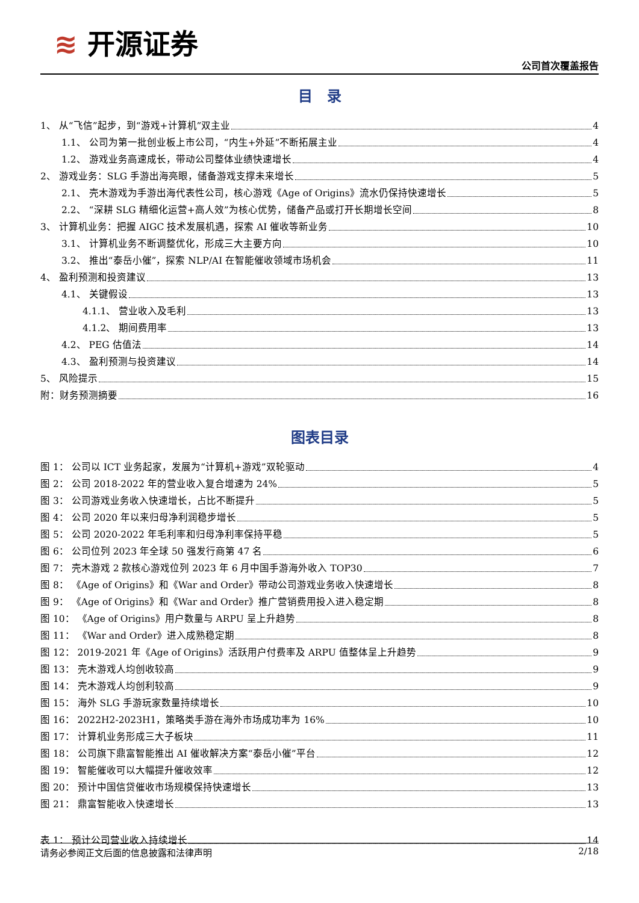≋ 开源证券
公司首次覆盖报告
目　录
1、 从“飞信”起步，到“游戏+计算机”双主业 4
1.1、 公司为第一批创业板上市公司，“内生+外延”不断拓展主业 4
1.2、 游戏业务高速成长，带动公司整体业绩快速增长 4
2、 游戏业务：SLG 手游出海亮眼，储备游戏支撑未来增长 5
2.1、 壳木游戏为手游出海代表性公司，核心游戏《Age of Origins》流水仍保持快速增长 5
2.2、 “深耕 SLG 精细化运营+高人效”为核心优势，储备产品或打开长期增长空间 8
3、 计算机业务：把握 AIGC 技术发展机遇，探索 AI 催收等新业务 10
3.1、 计算机业务不断调整优化，形成三大主要方向 10
3.2、 推出“泰岳小催”，探索 NLP/AI 在智能催收领域市场机会 11
4、 盈利预测和投资建议 13
4.1、 关键假设 13
4.1.1、 营业收入及毛利 13
4.1.2、 期间费用率 13
4.2、 PEG 估值法 14
4.3、 盈利预测与投资建议 14
5、 风险提示 15
附：财务预测摘要 16
图表目录
图 1： 公司以 ICT 业务起家，发展为“计算机+游戏”双轮驱动 4
图 2： 公司 2018-2022 年的营业收入复合增速为 24% 5
图 3： 公司游戏业务收入快速增长，占比不断提升 5
图 4： 公司 2020 年以来归母净利润稳步增长 5
图 5： 公司 2020-2022 年毛利率和归母净利率保持平稳 5
图 6： 公司位列 2023 年全球 50 强发行商第 47 名 6
图 7： 壳木游戏 2 款核心游戏位列 2023 年 6 月中国手游海外收入 TOP30 7
图 8： 《Age of Origins》和《War and Order》带动公司游戏业务收入快速增长 8
图 9： 《Age of Origins》和《War and Order》推广营销费用投入进入稳定期 8
图 10： 《Age of Origins》用户数量与 ARPU 呈上升趋势 8
图 11： 《War and Order》进入成熟稳定期 8
图 12： 2019-2021 年《Age of Origins》活跃用户付费率及 ARPU 值整体呈上升趋势 9
图 13： 壳木游戏人均创收较高 9
图 14： 壳木游戏人均创利较高 9
图 15： 海外 SLG 手游玩家数量持续增长 10
图 16： 2022H2-2023H1，策略类手游在海外市场成功率为 16% 10
图 17： 计算机业务形成三大子板块 11
图 18： 公司旗下鼎富智能推出 AI 催收解决方案“泰岳小催”平台 12
图 19： 智能催收可以大幅提升催收效率 12
图 20： 预计中国信贷催收市场规模保持快速增长 13
图 21： 鼎富智能收入快速增长 13
表 1： 预计公司营业收入持续增长 14
请务必参阅正文后面的信息披露和法律声明 2/18